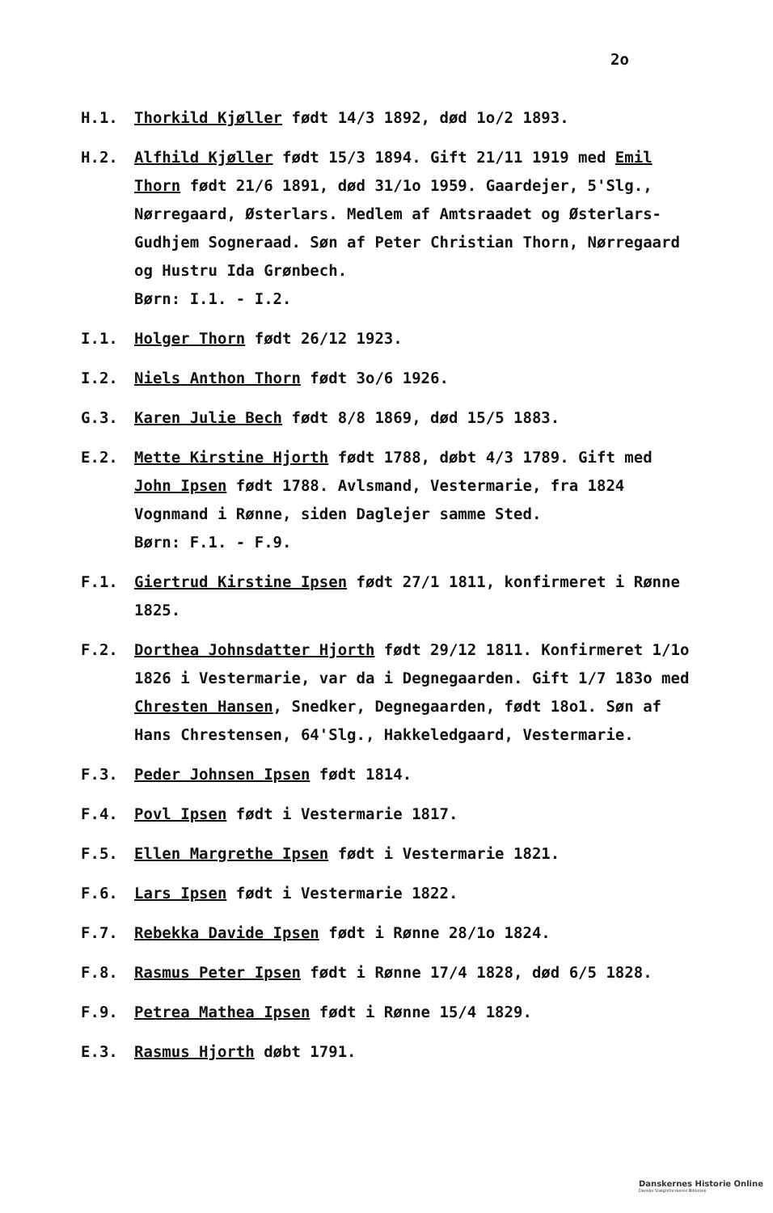2o
H.1. Thorkild Kjøller født 14/3 1892, død 1o/2 1893.
H.2. Alfhild Kjøller født 15/3 1894. Gift 21/11 1919 med Emil Thorn født 21/6 1891, død 31/1o 1959. Gaardejer, 5'Slg., Nørregaard, Østerlars. Medlem af Amtsraadet og Østerlars-Gudhjem Sogneraad. Søn af Peter Christian Thorn, Nørregaard og Hustru Ida Grønbech.
Børn: I.1. - I.2.
I.1. Holger Thorn født 26/12 1923.
I.2. Niels Anthon Thorn født 3o/6 1926.
G.3. Karen Julie Bech født 8/8 1869, død 15/5 1883.
E.2. Mette Kirstine Hjorth født 1788, døbt 4/3 1789. Gift med John Ipsen født 1788. Avlsmand, Vestermarie, fra 1824 Vognmand i Rønne, siden Daglejer samme Sted.
Børn: F.1. - F.9.
F.1. Giertrud Kirstine Ipsen født 27/1 1811, konfirmeret i Rønne 1825.
F.2. Dorthea Johnsdatter Hjorth født 29/12 1811. Konfirmeret 1/1o 1826 i Vestermarie, var da i Degnegaarden. Gift 1/7 183o med Chresten Hansen, Snedker, Degnegaarden, født 18o1. Søn af Hans Chrestensen, 64'Slg., Hakkeledgaard, Vestermarie.
F.3. Peder Johnsen Ipsen født 1814.
F.4. Povl Ipsen født i Vestermarie 1817.
F.5. Ellen Margrethe Ipsen født i Vestermarie 1821.
F.6. Lars Ipsen født i Vestermarie 1822.
F.7. Rebekka Davide Ipsen født i Rønne 28/1o 1824.
F.8. Rasmus Peter Ipsen født i Rønne 17/4 1828, død 6/5 1828.
F.9. Petrea Mathea Ipsen født i Rønne 15/4 1829.
E.3. Rasmus Hjorth døbt 1791.
Danskernes Historie Online
Danske Slægtsforskeres Bibliotek